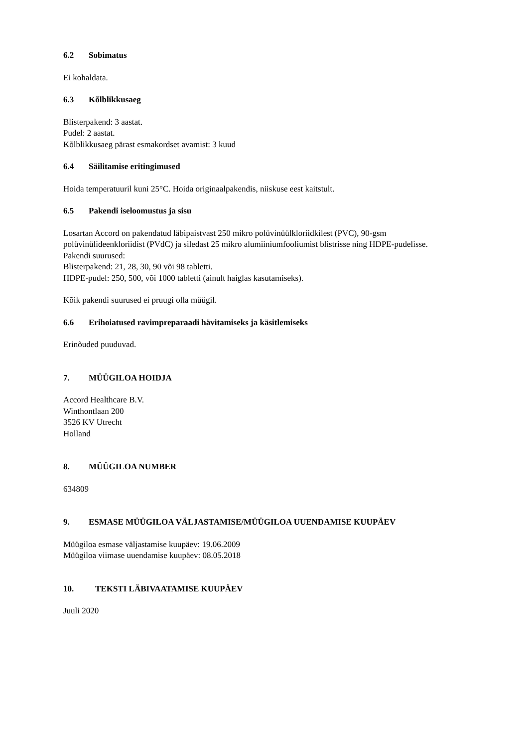6.2 Sobimatus
Ei kohaldata.
6.3 Kõlblikkusaeg
Blisterpakend: 3 aastat.
Pudel: 2 aastat.
Kõlblikkusaeg pärast esmakordset avamist: 3 kuud
6.4 Säilitamise eritingimused
Hoida temperatuuril kuni 25°C. Hoida originaalpakendis, niiskuse eest kaitstult.
6.5 Pakendi iseloomustus ja sisu
Losartan Accord on pakendatud läbipaistvast 250 mikro polüvinüülkloriidkilest (PVC), 90-gsm polüvinülideenkloriidist (PVdC) ja siledast 25 mikro alumiiniumfooliumist blistrisse ning HDPE-pudelisse.
Pakendi suurused:
Blisterpakend: 21, 28, 30, 90 või 98 tabletti.
HDPE-pudel: 250, 500, või 1000 tabletti (ainult haiglas kasutamiseks).
Kõik pakendi suurused ei pruugi olla müügil.
6.6 Erihoiatused ravimpreparaadi hävitamiseks ja käsitlemiseks
Erinõuded puuduvad.
7. MÜÜGILOA HOIDJA
Accord Healthcare B.V.
Winthontlaan 200
3526 KV Utrecht
Holland
8. MÜÜGILOA NUMBER
634809
9. ESMASE MÜÜGILOA VÄLJASTAMISE/MÜÜGILOA UUENDAMISE KUUPÄEV
Müügiloa esmase väljastamise kuupäev: 19.06.2009
Müügiloa viimase uuendamise kuupäev: 08.05.2018
10. TEKSTI LÄBIVAATAMISE KUUPÄEV
Juuli 2020